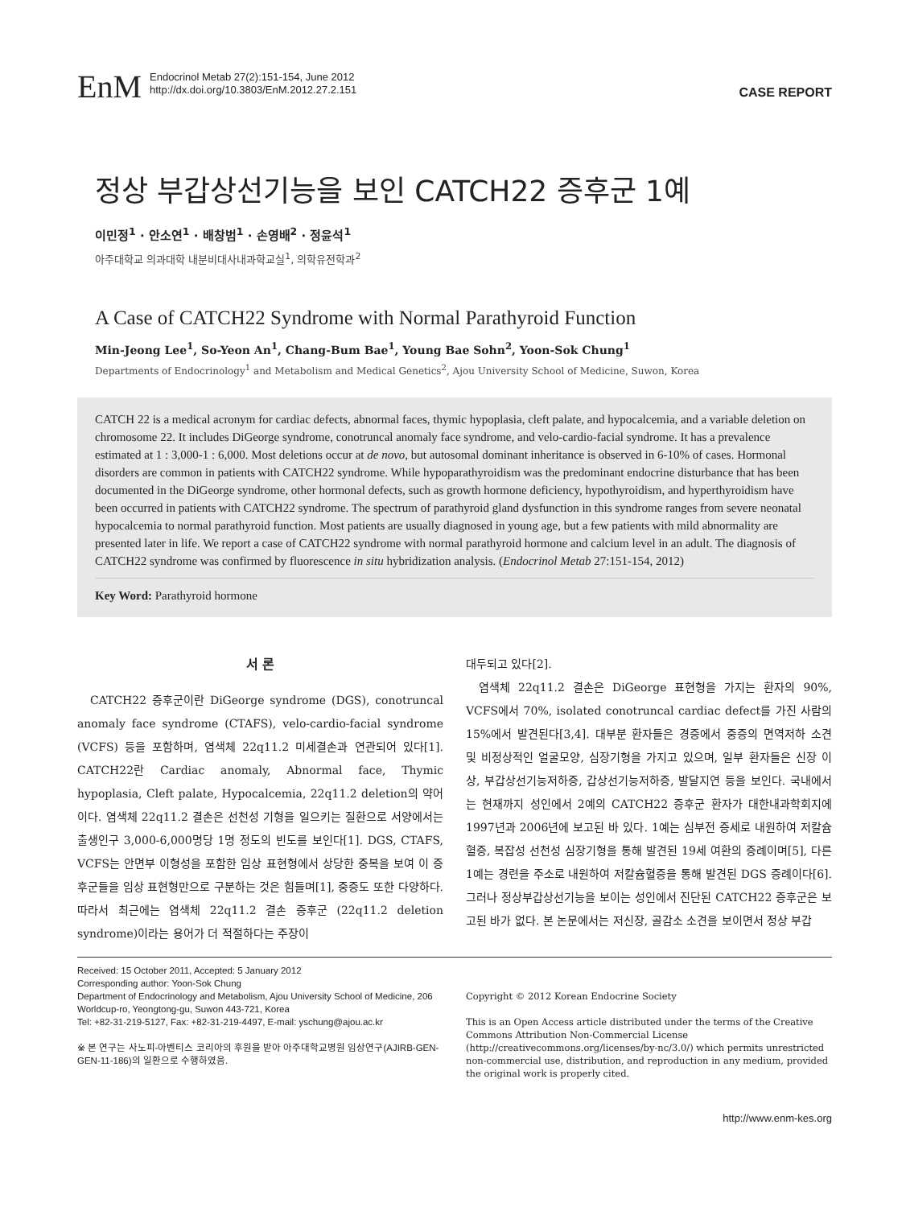EnM
Endocrinol Metab 27(2):151-154, June 2012
http://dx.doi.org/10.3803/EnM.2012.27.2.151
CASE REPORT
정상 부갑상선기능을 보인 CATCH22 증후군 1예
이민정<sup>1</sup> · 안소연<sup>1</sup> · 배창범<sup>1</sup> · 손영배<sup>2</sup> · 정윤석<sup>1</sup>
아주대학교 의과대학 내분비대사내과학교실<sup>1</sup>, 의학유전학과<sup>2</sup>
A Case of CATCH22 Syndrome with Normal Parathyroid Function
Min-Jeong Lee<sup>1</sup>, So-Yeon An<sup>1</sup>, Chang-Bum Bae<sup>1</sup>, Young Bae Sohn<sup>2</sup>, Yoon-Sok Chung<sup>1</sup>
Departments of Endocrinology<sup>1</sup> and Metabolism and Medical Genetics<sup>2</sup>, Ajou University School of Medicine, Suwon, Korea
CATCH 22 is a medical acronym for cardiac defects, abnormal faces, thymic hypoplasia, cleft palate, and hypocalcemia, and a variable deletion on chromosome 22. It includes DiGeorge syndrome, conotruncal anomaly face syndrome, and velo-cardio-facial syndrome. It has a prevalence estimated at 1 : 3,000-1 : 6,000. Most deletions occur at de novo, but autosomal dominant inheritance is observed in 6-10% of cases. Hormonal disorders are common in patients with CATCH22 syndrome. While hypoparathyroidism was the predominant endocrine disturbance that has been documented in the DiGeorge syndrome, other hormonal defects, such as growth hormone deficiency, hypothyroidism, and hyperthyroidism have been occurred in patients with CATCH22 syndrome. The spectrum of parathyroid gland dysfunction in this syndrome ranges from severe neonatal hypocalcemia to normal parathyroid function. Most patients are usually diagnosed in young age, but a few patients with mild abnormality are presented later in life. We report a case of CATCH22 syndrome with normal parathyroid hormone and calcium level in an adult. The diagnosis of CATCH22 syndrome was confirmed by fluorescence in situ hybridization analysis. (Endocrinol Metab 27:151-154, 2012)
Key Word: Parathyroid hormone
서 론
CATCH22 증후군이란 DiGeorge syndrome (DGS), conotruncal anomaly face syndrome (CTAFS), velo-cardio-facial syndrome (VCFS) 등을 포함하며, 염색체 22q11.2 미세결손과 연관되어 있다[1]. CATCH22란 Cardiac anomaly, Abnormal face, Thymic hypoplasia, Cleft palate, Hypocalcemia, 22q11.2 deletion의 약어이다. 염색체 22q11.2 결손은 선천성 기형을 일으키는 질환으로 서양에서는 출생인구 3,000-6,000명당 1명 정도의 빈도를 보인다[1]. DGS, CTAFS, VCFS는 안면부 이형성을 포함한 임상 표현형에서 상당한 중복을 보여 이 증후군들을 임상 표현형만으로 구분하는 것은 힘들며[1], 중증도 또한 다양하다. 따라서 최근에는 염색체 22q11.2 결손 증후군 (22q11.2 deletion syndrome)이라는 용어가 더 적절하다는 주장이
대두되고 있다[2].
염색체 22q11.2 결손은 DiGeorge 표현형을 가지는 환자의 90%, VCFS에서 70%, isolated conotruncal cardiac defect를 가진 사람의 15%에서 발견된다[3,4]. 대부분 환자들은 경증에서 중증의 면역저하 소견 및 비정상적인 얼굴모양, 심장기형을 가지고 있으며, 일부 환자들은 신장 이상, 부갑상선기능저하증, 갑상선기능저하증, 발달지연 등을 보인다. 국내에서는 현재까지 성인에서 2예의 CATCH22 증후군 환자가 대한내과학회지에 1997년과 2006년에 보고된 바 있다. 1예는 심부전 증세로 내원하여 저칼슘혈증, 복잡성 선천성 심장기형을 통해 발견된 19세 여환의 증례이며[5], 다른 1예는 경련을 주소로 내원하여 저칼슘혈증을 통해 발견된 DGS 증례이다[6]. 그러나 정상부갑상선기능을 보이는 성인에서 진단된 CATCH22 증후군은 보고된 바가 없다. 본 논문에서는 저신장, 골감소 소견을 보이면서 정상 부갑
Received: 15 October 2011, Accepted: 5 January 2012
Corresponding author: Yoon-Sok Chung
Department of Endocrinology and Metabolism, Ajou University School of Medicine, 206 Worldcup-ro, Yeongtong-gu, Suwon 443-721, Korea
Tel: +82-31-219-5127, Fax: +82-31-219-4497, E-mail: yschung@ajou.ac.kr
※ 본 연구는 사노피-아벤티스 코리아의 후원을 받아 아주대학교병원 임상연구(AJIRB-GEN-GEN-11-186)의 일환으로 수행하였음.
Copyright © 2012 Korean Endocrine Society
This is an Open Access article distributed under the terms of the Creative Commons Attribution Non-Commercial License (http://creativecommons.org/licenses/by-nc/3.0/) which permits unrestricted non-commercial use, distribution, and reproduction in any medium, provided the original work is properly cited.
http://www.enm-kes.org